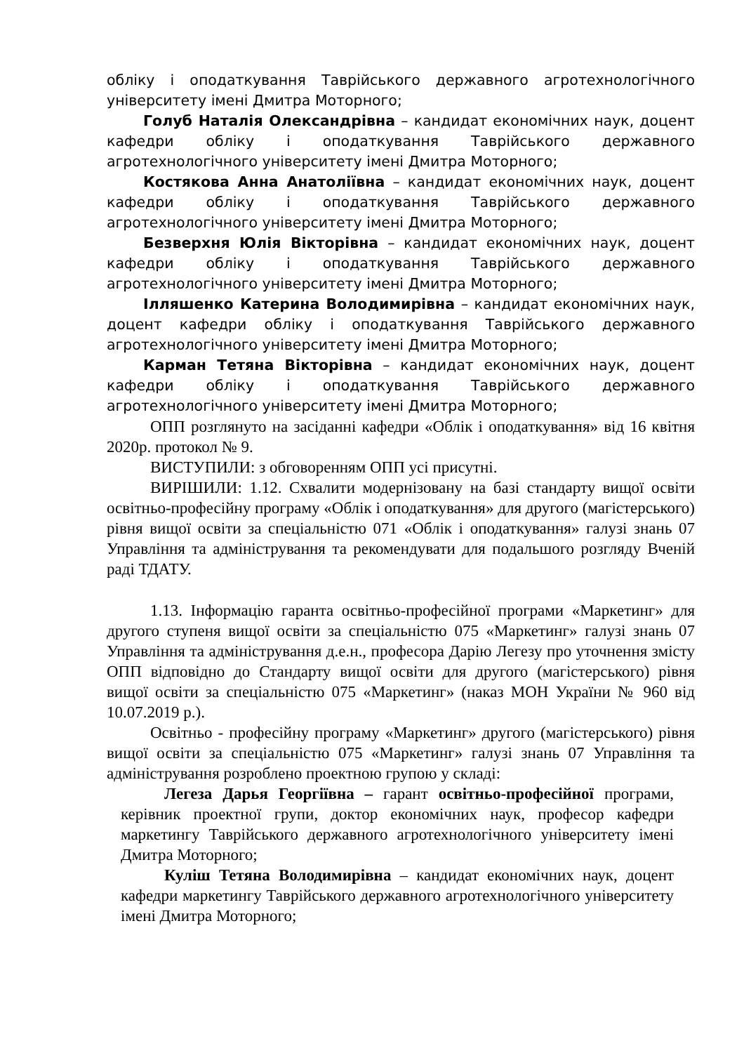обліку і оподаткування Таврійського державного агротехнологічного університету імені Дмитра Моторного;
Голуб Наталія Олександрівна – кандидат економічних наук, доцент кафедри обліку і оподаткування Таврійського державного агротехнологічного університету імені Дмитра Моторного;
Костякова Анна Анатоліївна – кандидат економічних наук, доцент кафедри обліку і оподаткування Таврійського державного агротехнологічного університету імені Дмитра Моторного;
Безверхня Юлія Вікторівна – кандидат економічних наук, доцент кафедри обліку і оподаткування Таврійського державного агротехнологічного університету імені Дмитра Моторного;
Ілляшенко Катерина Володимирівна – кандидат економічних наук, доцент кафедри обліку і оподаткування Таврійського державного агротехнологічного університету імені Дмитра Моторного;
Карман Тетяна Вікторівна – кандидат економічних наук, доцент кафедри обліку і оподаткування Таврійського державного агротехнологічного університету імені Дмитра Моторного;
ОПП розглянуто на засіданні кафедри «Облік і оподаткування» від 16 квітня 2020р. протокол № 9.
ВИСТУПИЛИ: з обговоренням ОПП усі присутні.
ВИРІШИЛИ: 1.12. Схвалити модернізовану на базі стандарту вищої освіти освітньо-професійну програму «Облік і оподаткування» для другого (магістерського) рівня вищої освіти за спеціальністю 071 «Облік і оподаткування» галузі знань 07 Управління та адміністрування та рекомендувати для подальшого розгляду Вченій раді ТДАТУ.
1.13. Інформацію гаранта освітньо-професійної програми «Маркетинг» для другого ступеня вищої освіти за спеціальністю 075 «Маркетинг» галузі знань 07 Управління та адміністрування д.е.н., професора Дарію Легезу про уточнення змісту ОПП відповідно до Стандарту вищої освіти для другого (магістерського) рівня вищої освіти за спеціальністю 075 «Маркетинг» (наказ МОН України № 960 від 10.07.2019 р.).
Освітньо - професійну програму «Маркетинг» другого (магістерського) рівня вищої освіти за спеціальністю 075 «Маркетинг» галузі знань 07 Управління та адміністрування розроблено проектною групою у складі:
Легеза Дарья Георгіївна – гарант освітньо-професійної програми, керівник проектної групи, доктор економічних наук, професор кафедри маркетингу Таврійського державного агротехнологічного університету імені Дмитра Моторного;
Куліш Тетяна Володимирівна – кандидат економічних наук, доцент кафедри маркетингу Таврійського державного агротехнологічного університету імені Дмитра Моторного;